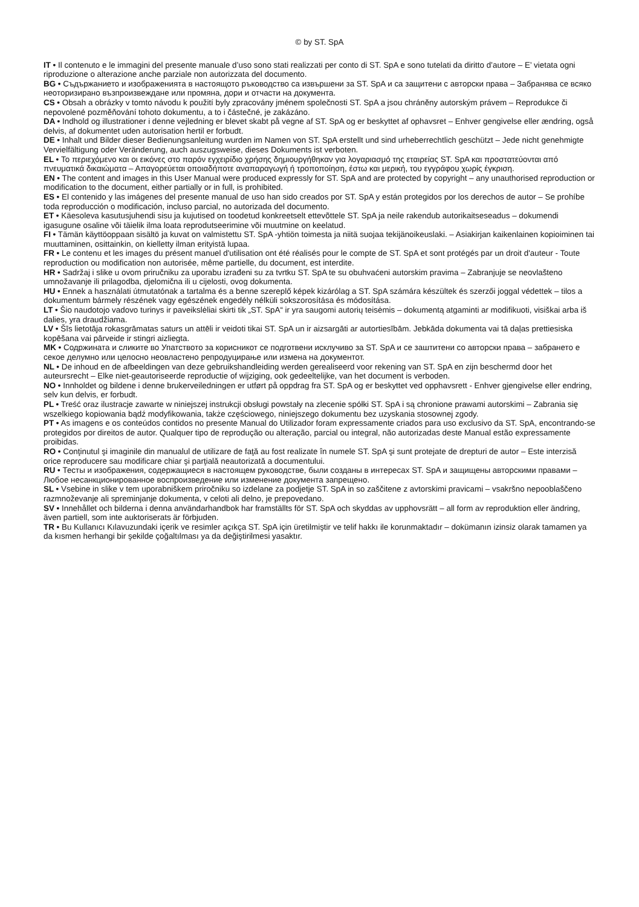© by ST. SpA
IT • Il contenuto e le immagini del presente manuale d’uso sono stati realizzati per conto di ST. SpA e sono tutelati da diritto d’autore – E’ vietata ogni riproduzione o alterazione anche parziale non autorizzata del documento.
BG • Съдържанието и изображенията в настоящото ръководство са извършени за ST. SpA и са защитени с авторски права – Забранява се всяко неоторизирано възпроизвеждане или промяна, дори и отчасти на документа.
CS • Obsah a obrázky v tomto návodu k použití byly zpracovány jménem společnosti ST. SpA a jsou chráněny autorským právem – Reprodukce či nepovolené pozměňování tohoto dokumentu, a to i částečné, je zakázáno.
DA • Indhold og illustrationer i denne vejledning er blevet skabt på vegne af ST. SpA og er beskyttet af ophavsret – Enhver gengivelse eller ændring, også delvis, af dokumentet uden autorisation hertil er forbudt.
DE • Inhalt und Bilder dieser Bedienungsanleitung wurden im Namen von ST. SpA erstellt und sind urheberrechtlich geschützt – Jede nicht genehmigte Vervielfältigung oder Veränderung, auch auszugsweise, dieses Dokuments ist verboten.
EL • Το περιεχόμενο και οι εικόνες στο παρόν εγχειρίδιο χρήσης δημιουργήθηκαν για λογαριασμό της εταιρείας ST. SpA και προστατεύονται από πνευματικά δικαιώματα – Απαγορεύεται οποιαδήποτε αναπαραγωγή ή τροποποίηση, έστω και μερική, του εγγράφου χωρίς έγκριση.
EN • The content and images in this User Manual were produced expressly for ST. SpA and are protected by copyright – any unauthorised reproduction or modification to the document, either partially or in full, is prohibited.
ES • El contenido y las imágenes del presente manual de uso han sido creados por ST. SpA y están protegidos por los derechos de autor – Se prohíbe toda reproducción o modificación, incluso parcial, no autorizada del documento.
ET • Käesoleva kasutusjuhendi sisu ja kujutised on toodetud konkreetselt ettevõttele ST. SpA ja neile rakendub autorikaitseseadus – dokumendi igasugune osaline või täielik ilma loata reprodutseerimine või muutmine on keelatud.
FI • Tämän käyttöoppaan sisältö ja kuvat on valmistettu ST. SpA -yhtiön toimesta ja niitä suojaa tekijänoikeuslaki. – Asiakirjan kaikenlainen kopioiminen tai muuttaminen, osittainkin, on kielletty ilman erityistä lupaa.
FR • Le contenu et les images du présent manuel d'utilisation ont été réalisés pour le compte de ST. SpA et sont protégés par un droit d'auteur - Toute reproduction ou modification non autorisée, même partielle, du document, est interdite.
HR • Sadržaj i slike u ovom priručniku za uporabu izrađeni su za tvrtku ST. SpA te su obuhvaćeni autorskim pravima – Zabranjuje se neovlašteno umnožavanje ili prilagodba, djelomična ili u cijelosti, ovog dokumenta.
HU • Ennek a használati útmutatónak a tartalma és a benne szereplő képek kizárólag a ST. SpA számára készültek és szerzői joggal védettek – tilos a dokumentum bármely részének vagy egészének engedély nélküli sokszorosítása és módosítása.
LT • Šio naudotojo vadovo turinys ir paveikslėliai skirti tik „ST. SpA“ ir yra saugomi autorių teisėmis – dokumentą atgaminti ar modifikuoti, visiškai arba iš dalies, yra draudžiama.
LV • Šīs lietotāja rokasgrāmatas saturs un attēli ir veidoti tikai ST. SpA un ir aizsargāti ar autortiesībām. Jebkāda dokumenta vai tā daļas prettiesiska kopēšana vai pārveide ir stingri aizliegta.
MK • Содржината и сликите во Упатството за корисникот се подготвени исклучиво за ST. SpA и се заштитени со авторски права – забрането е секое делумно или целосно неовластено репродуцирање или измена на документот.
NL • De inhoud en de afbeeldingen van deze gebruikshandleiding werden gerealiseerd voor rekening van ST. SpA en zijn beschermd door het auteursrecht – Elke niet-geautoriseerde reproductie of wijziging, ook gedeeltelijke, van het document is verboden.
NO • Innholdet og bildene i denne brukerveiledningen er utført på oppdrag fra ST. SpA og er beskyttet ved opphavsrett - Enhver gjengivelse eller endring, selv kun delvis, er forbudt.
PL • Treść oraz ilustracje zawarte w niniejszej instrukcji obsługi powstały na zlecenie spółki ST. SpA i są chronione prawami autorskimi – Zabrania się wszelkiego kopiowania bądź modyfikowania, także częściowego, niniejszego dokumentu bez uzyskania stosownej zgody.
PT • As imagens e os conteúdos contidos no presente Manual do Utilizador foram expressamente criados para uso exclusivo da ST. SpA, encontrando-se protegidos por direitos de autor. Qualquer tipo de reprodução ou alteração, parcial ou integral, não autorizadas deste Manual estão expressamente proibidas.
RO • Conţinutul şi imaginile din manualul de utilizare de faţă au fost realizate în numele ST. SpA şi sunt protejate de drepturi de autor – Este interzisă orice reproducere sau modificare chiar şi parţială neautorizată a documentului.
RU • Тесты и изображения, содержащиеся в настоящем руководстве, были созданы в интересах ST. SpA и защищены авторскими правами – Любое несанкционированное воспроизведение или изменение документа запрещено.
SL • Vsebine in slike v tem uporabniškem priročniku so izdelane za podjetje ST. SpA in so zaščitene z avtorskimi pravicami – vsakršno nepooblaščeno razmnoževanje ali spreminjanje dokumenta, v celoti ali delno, je prepovedano.
SV • Innehållet och bilderna i denna användarhandbok har framställts för ST. SpA och skyddas av upphovsrätt – all form av reproduktion eller ändring, även partiell, som inte auktoriserats är förbjuden.
TR • Bu Kullanıcı Kılavuzundaki içerik ve resimler açıkça ST. SpA için üretilmiştir ve telif hakkı ile korunmaktadır – dokümanın izinsiz olarak tamamen ya da kısmen herhangi bir şekilde çoğaltılması ya da değiştirilmesi yasaktır.